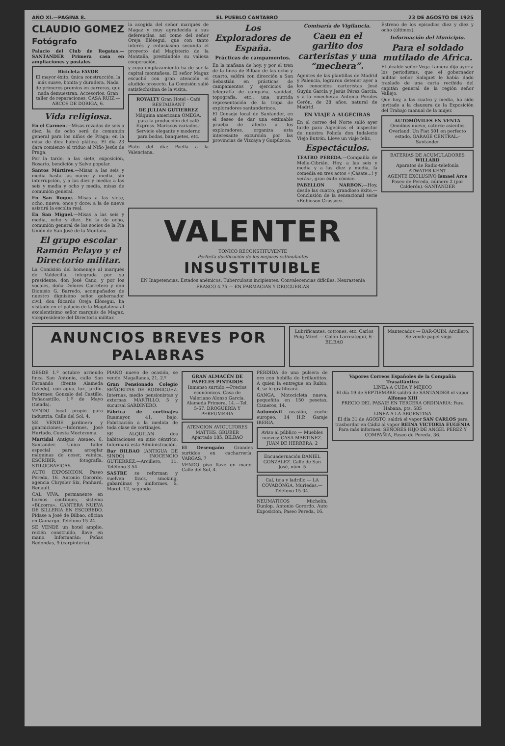AÑO XI.—PAGINA 8. EL PUEBLO CANTABRO 23 DE AGOSTO DE 1925
CLAUDIO GOMEZ Fotógrafo
Palacio del Club de Regatas.—SANTANDER Primera casa en ampliaciones y postales
Bicicleta FAVOR
El mayor éxito, única construcción, la más suave, bonita y duradera. Nada de primeros premios en carreras, que nada demuestran. Accesorios. Gran taller de reparaciones. CASA RUIZ.—ARCOS DE DORIGA, 6.
Vida religiosa.
En el Carmen.—Misas rezadas de seis a diez; la de ocho será de comunión general para los niños de Praga; en la misa de diez habrá plática. El día 23 dará comienzo el triduo al Niño Jesús de Praga.
Por la tarde, a las siete, exposición, Rosario, bendición y Salve popular.
Santos Mártires.—Misas a las seis y media hasta las nueve y media, sin interrupción, y a las diez y media; a las seis y media y ocho y media, misas de comunión general.
En San Roque.—Misas a las siete, ocho, nueve, once y doce; a la de nueve asistirá la escolta real.
En San Miguel.—Misas a las seis y media, ocho y diez. En la de ocho, comunión general de los socios de la Pía Unión de San José de la Montaña.
El grupo escolar Ramón Pelayo y el Directorio militar.
La Comisión del homenaje al marqués de Valdecilla, integrada por su presidente, don José Cano, y por los vocales, doña Dolores Carretero y don Dionisio G. Barredo, acompañados de nuestro dignísimo señor gobernador civil, don Ricardo Oreja Elósegui, ha visitado en el palacio de la Magdalena al excelentísimo señor marqués de Magaz, vicepresidente del Directorio militar.
la acogida del señor marqués de Magaz y muy agradecida a sus deferencias, así como del señor Oreja Elósegui, que con tanto interés y entusiasmo secunda el proyecto del Magisterio de la Montaña, prestándole su valiosa cooperación.
y cuyo emplazamiento ha de ser la capital montañesa. El señor Magaz escuchó con gran atención el aludido proyecto. La Comisión salió satisfechísima de la visita.
ROYALTY Gran Hotel - Café RESTAURANT
DE JULIAN GUTIERREZ
Máquina americana OMEGA, para la producción del café Express. Mariscos variados.-Servicio elegante y moderno para bodas, banquetes, etc.
Plato del día: Paella a la Valenciana.
Los Exploradores de España.
Prácticas de campamentos.
En la mañana de hoy, y por el tren de la línea de Bilbao de las ocho y cuarto, saldrá con dirección a San Sebastián en prácticas de campamentos y ejercicios de telegrafía de campaña, sanidad, topografía, etc., una nutrida representación de la tropa de exploradores santanderinos.
El Consejo local de Santander, en el deseo de dar una estimable prueba de afecto a los exploradores, organiza esta interesante excursión por las provincias de Vizcaya y Guipúzcoa.
Comisaría de Vigilancia.
Caen en el garlito dos carteristas y una “mechera”.
Agentes de las plantillas de Madrid y Palencia, lograron detener ayer a los conocidos carteristas José Guyún García y Jesús Pérez García, y a la «mechera» Antonia Porales Cerón, de 28 años, natural de Madrid.
EN VIAJE A ALGECIRAS
En el correo del Norte salió ayer tarde para Algeciras el inspector de nuestra Policía don Indalecio Viejo Butrón. Lleve un viaje feliz.
Espectáculos.
TEATRO PEREDA.—Compañía de Mella-Cibrián. Hoy, a las seis y media y a las diez y media, la comedia en tres actos «¡Cásate...! y verás», gran éxito cómico.
PABELLON NARBON.—Hoy, desde las cuatro, grandioso éxito.—Conclusión de la sensacional serie «Robinson Crussoe».
VALENTER
TONICO RECONSTITUYENTE
Perfecta dosificación de los mejores estimulantes
INSUSTITUIBLE
EN Inapetencias. Estados anémicos. Tuberculosis incipientes. Convalecencias difíciles. Neurastenia
FRASCO 4.75 — EN FARMACIAS Y DROGUERIAS
Estreno de los episodios diez y diez y ocho (últimos).
Información del Municipio.
Para el soldado mutilado de Africa.
El alcalde señor Vega Lamera dijo ayer a los periodistas, que el gobernador militar señor Saliquet le había dado traslado de una carta recibida del capitán general de la región señor Vallejo.
Que hoy, a las cuatro y media, ha sido invitado a la clausura de la Exposición del Trabajo manual de la mujer.
AUTOMÓVILES EN VENTA
Omnibus nuevo, catorce asientos Overland. Un Fiat 501 en perfecto estado. GARAGE CENTRAL.-Santander
BATERIAS DE ACUMULADORES WILLARD
Aparatos de Radio-telefonía ATWATER KENT
AGENTE EXCLUSIVO Ismael Arce
Paseo de Pereda, número 2 (por Calderón).-SANTANDER
ANUNCIOS BREVES POR PALABRAS
Lubrificantes, cottones, etc. Carlos Puig Miret — Colón Larreategui, 6 - BILBAO
Mantecados — BAR-QUIN. Arcillero. Se vende papel viejo
DESDE 1.º octubre arriendo finca San Antonio, calle San Fernando (frente Alameda Oviedo), con agua, luz, jardín. Informes: Gonzalo del Castillo, Peñacastillo, 1.º de Mayo (tienda).
VENDO local propio para industria. Calle del Sol, 4.
SE VENDE jardinera y guarniciones.—Informes, José Hurtado, Cuesta Moctezuma.
Martidal Antiguo Ateneo, 6, Santander. Unico taller especial para arreglar máquinas de coser, vainica, ESCRIBIR, fotografía, STILOGRAFICAS.
AUTO EXPOSICION, Paseo Pereda, 16. Antonio Gorordo, agencia Chrysler Six, Panhard, Renault.
CAL VIVA, permanente en hornos continuos, sistema «Bilcorra», CANTERA NUEVA DE SILLERIA EN ESCOBEDO. Pídase a José de Bilbao, oficina en Camargo. Teléfono 15-24.
SE VENDE un hotel amplio, recién construído, llave en mano. Informarán: Peñas Redondas, 9 (carpintería).
PIANO nuevo de ocasión, se vende. Magallanes, 21, 2.º
Gran Pensionado Colegio SEÑORITAS DE RODRIGUEZ. Internas, medio pensionistas y externas. MARTILLO, 5 y sucursal SARDINERO.
Fábrica de cortinajes Ruamayor, 41, bajo. Fabricación a la medida de toda clase de cortinajes.
SE ALQUILAN dos habitaciones en sitio céntrico. Informará esta Administración.
Bar BILBAO (ANTIGUA DE SINDO) INOCENCIO GUTIERREZ.—Arcillero, 11. Teléfono 3-54
SASTRE se reforman y vuelven fracs, smoking, gabardinas y uniformes. S. Moret, 12, segundo
GRAN ALMACÉN DE PAPELES PINTADOS
Inmenso surtido.—Precios económicos. Casa de Valeriano Alonso García. Alameda Primera, 14.—Tel. 5-67. DROGUERIA Y PERFUMERIA
ATENCION AVICULTORES
MATTHS. GRUBER Apartado 185, BILBAO
El Desengaño Grandes surtidos en cacharrería. VARGAS, 7
VENDO piso llave en mano. Calle del Sol, 4.
PERDIDA de una pulsera de oro con hebilla de brillantitos. A quien la entregue en Rubio, 4, se le gratificará.
GANGA. Motocicleta nueva, pequeñita en 150 pesetas, Cisneros, 14.
Automóvil ocasión, coche europeo, 14 H.P. Garaje IBERIA.
Aviso al público — Muebles nuevos: CASA MARTINEZ. JUAN DE HERRERA, 2
Encuadernación DANIEL GONZALEZ. Calle de San José, núm. 5
Cal, teja y ladrillo — LA COVADONGA. Muriedas.—Teléfono 15-04.
NEUMATICOS Michelín, Dunlop. Antonio Gorordo. Auto Exposición, Paseo Pereda, 16.
Vapores Correos Españoles de la Compañía Trasatlántica
LINEA A CUBA Y MÉJICO
El día 19 de SEPTIEMBRE saldrá de SANTANDER el vapor Alfonso XIII
PRECIO DEL PASAJE EN TERCERA ORDINARIA: Para Habana, pts. 585
LINEA A LA ARGENTINA
El día 31 de AGOSTO, saldrá el vapor SAN CARLOS para trasbordar en Cádiz al vapor REINA VICTORIA EUGENIA
Para más informes: SEÑORES HIJO DE ANGEL PEREZ Y COMPAÑIA, Paseo de Pereda, 36.